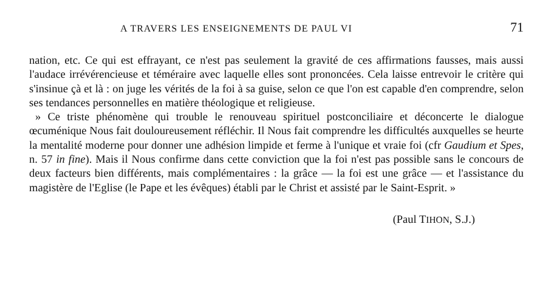A TRAVERS LES ENSEIGNEMENTS DE PAUL VI 71
nation, etc. Ce qui est effrayant, ce n'est pas seulement la gravité de ces affirmations fausses, mais aussi l'audace irrévérencieuse et téméraire avec laquelle elles sont prononcées. Cela laisse entrevoir le critère qui s'insinue çà et là : on juge les vérités de la foi à sa guise, selon ce que l'on est capable d'en comprendre, selon ses tendances personnelles en matière théologique et religieuse.
» Ce triste phénomène qui trouble le renouveau spirituel postconciliaire et déconcerte le dialogue œcuménique Nous fait douloureusement réfléchir. Il Nous fait comprendre les difficultés auxquelles se heurte la mentalité moderne pour donner une adhésion limpide et ferme à l'unique et vraie foi (cfr Gaudium et Spes, n. 57 in fine). Mais il Nous confirme dans cette conviction que la foi n'est pas possible sans le concours de deux facteurs bien différents, mais complémentaires : la grâce — la foi est une grâce — et l'assistance du magistère de l'Eglise (le Pape et les évêques) établi par le Christ et assisté par le Saint-Esprit. »
(Paul TIHON, S.J.)